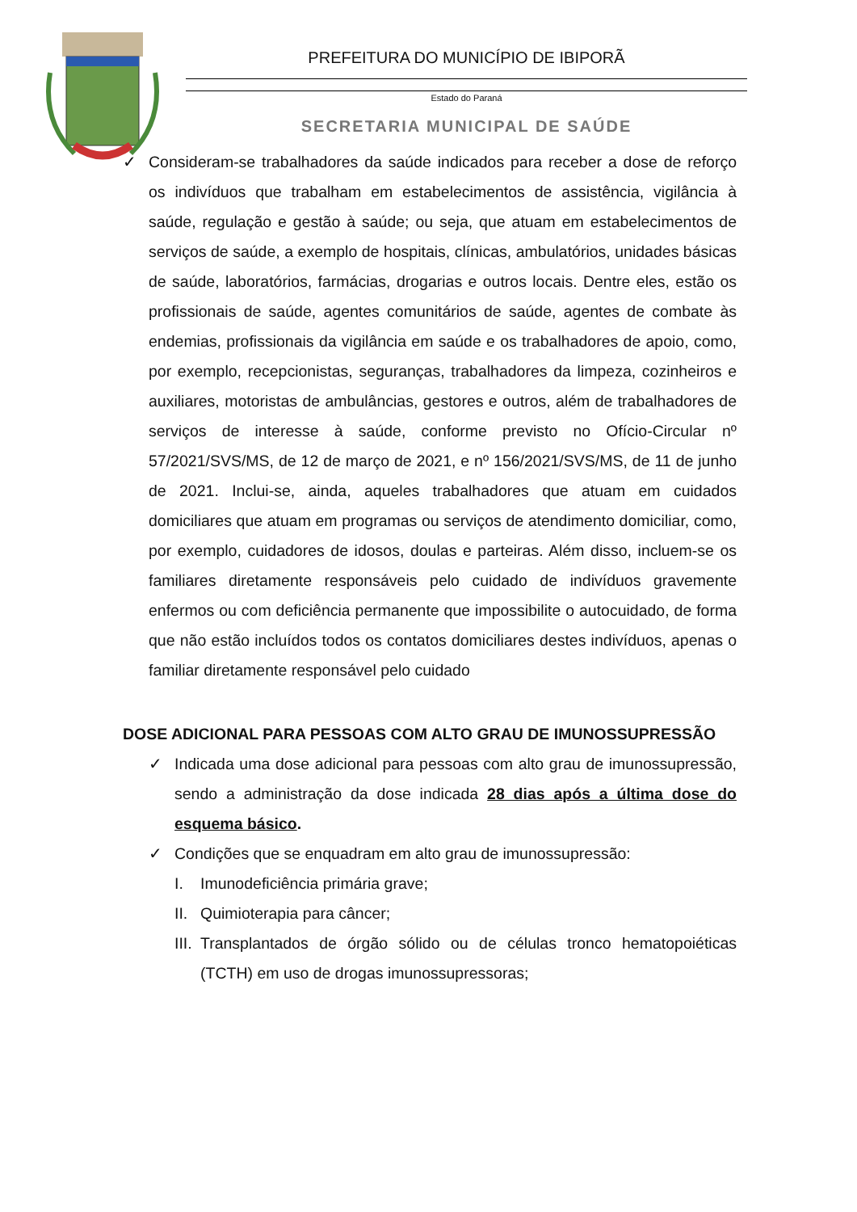PREFEITURA DO MUNICÍPIO DE IBIPORÃ
Estado do Paraná
SECRETARIA MUNICIPAL DE SAÚDE
✓ Consideram-se trabalhadores da saúde indicados para receber a dose de reforço os indivíduos que trabalham em estabelecimentos de assistência, vigilância à saúde, regulação e gestão à saúde; ou seja, que atuam em estabelecimentos de serviços de saúde, a exemplo de hospitais, clínicas, ambulatórios, unidades básicas de saúde, laboratórios, farmácias, drogarias e outros locais. Dentre eles, estão os profissionais de saúde, agentes comunitários de saúde, agentes de combate às endemias, profissionais da vigilância em saúde e os trabalhadores de apoio, como, por exemplo, recepcionistas, seguranças, trabalhadores da limpeza, cozinheiros e auxiliares, motoristas de ambulâncias, gestores e outros, além de trabalhadores de serviços de interesse à saúde, conforme previsto no Ofício-Circular nº 57/2021/SVS/MS, de 12 de março de 2021, e nº 156/2021/SVS/MS, de 11 de junho de 2021. Inclui-se, ainda, aqueles trabalhadores que atuam em cuidados domiciliares que atuam em programas ou serviços de atendimento domiciliar, como, por exemplo, cuidadores de idosos, doulas e parteiras. Além disso, incluem-se os familiares diretamente responsáveis pelo cuidado de indivíduos gravemente enfermos ou com deficiência permanente que impossibilite o autocuidado, de forma que não estão incluídos todos os contatos domiciliares destes indivíduos, apenas o familiar diretamente responsável pelo cuidado
DOSE ADICIONAL PARA PESSOAS COM ALTO GRAU DE IMUNOSSUPRESSÃO
✓ Indicada uma dose adicional para pessoas com alto grau de imunossupressão, sendo a administração da dose indicada 28 dias após a última dose do esquema básico.
✓ Condições que se enquadram em alto grau de imunossupressão:
I. Imunodeficiência primária grave;
II. Quimioterapia para câncer;
III. Transplantados de órgão sólido ou de células tronco hematopoiéticas (TCTH) em uso de drogas imunossupressoras;